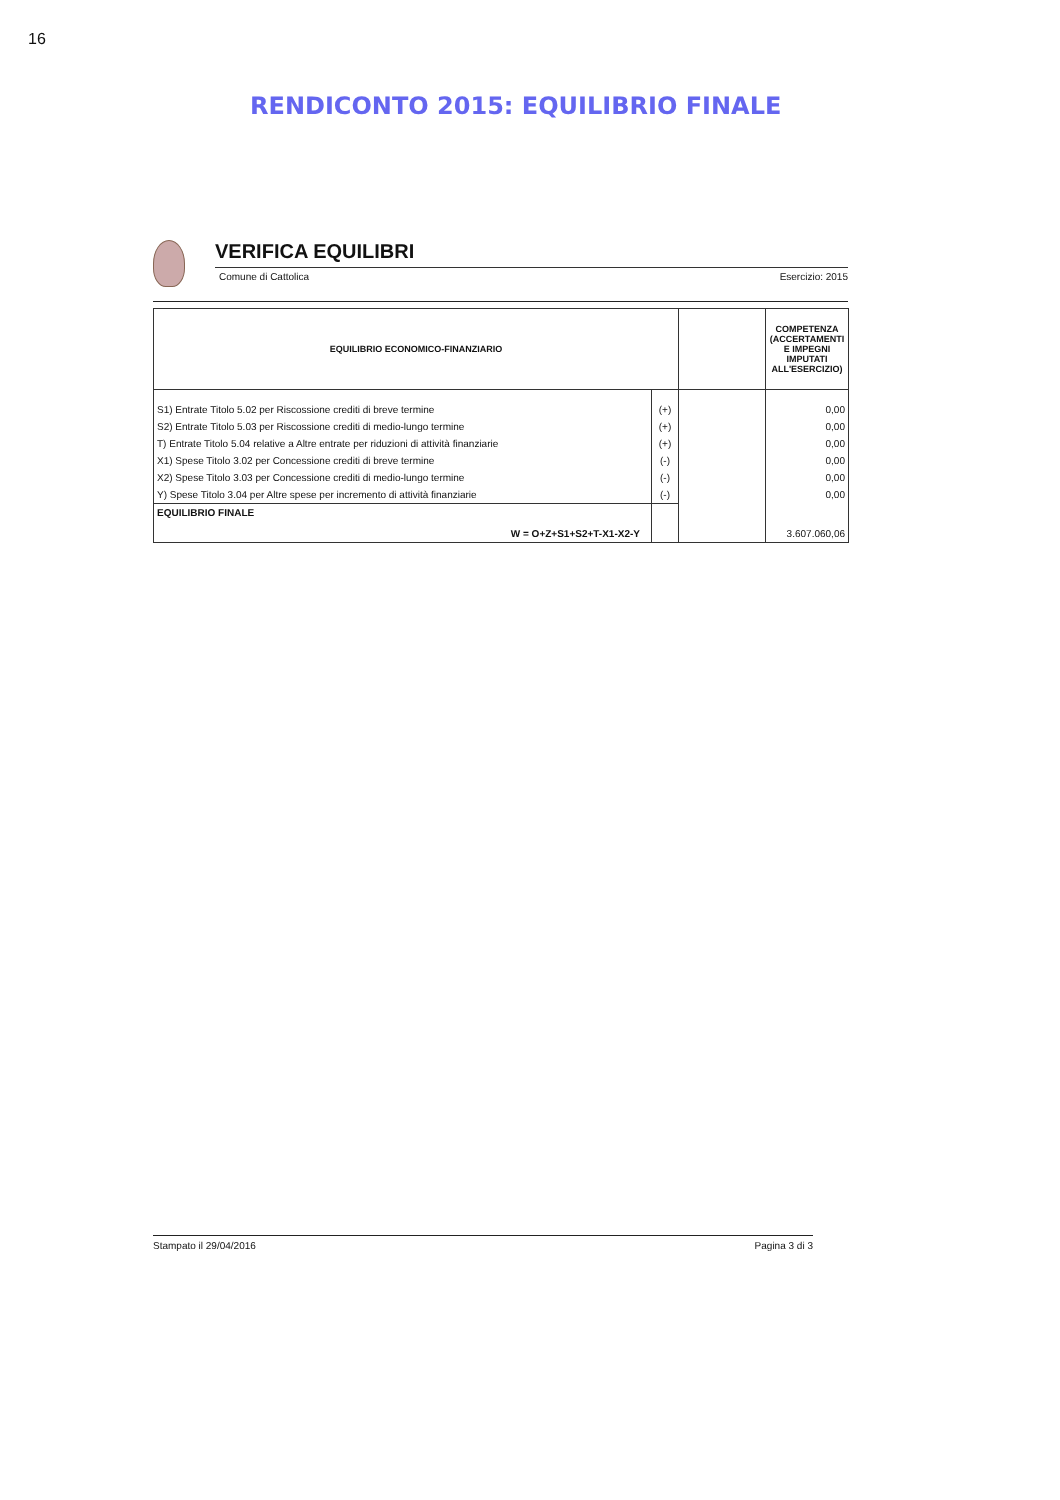16
RENDICONTO 2015: EQUILIBRIO FINALE
VERIFICA EQUILIBRI
Comune di Cattolica Esercizio: 2015
| EQUILIBRIO ECONOMICO-FINANZIARIO | | | COMPETENZA (ACCERTAMENTI E IMPEGNI IMPUTATI ALL'ESERCIZIO) |
| --- | --- | --- | --- |
| S1) Entrate Titolo 5.02 per Riscossione crediti di breve termine | (+) | | 0,00 |
| S2) Entrate Titolo 5.03 per Riscossione crediti di medio-lungo termine | (+) | | 0,00 |
| T) Entrate Titolo 5.04 relative a Altre entrate per riduzioni di attività finanziarie | (+) | | 0,00 |
| X1) Spese Titolo 3.02 per Concessione crediti di breve termine | (-) | | 0,00 |
| X2) Spese Titolo 3.03 per Concessione crediti di medio-lungo termine | (-) | | 0,00 |
| Y) Spese Titolo 3.04 per Altre spese per incremento di attività finanziarie | (-) | | 0,00 |
| EQUILIBRIO FINALE W = O+Z+S1+S2+T-X1-X2-Y | | | 3.607.060,06 |
Stampato il 29/04/2016 Pagina 3 di 3